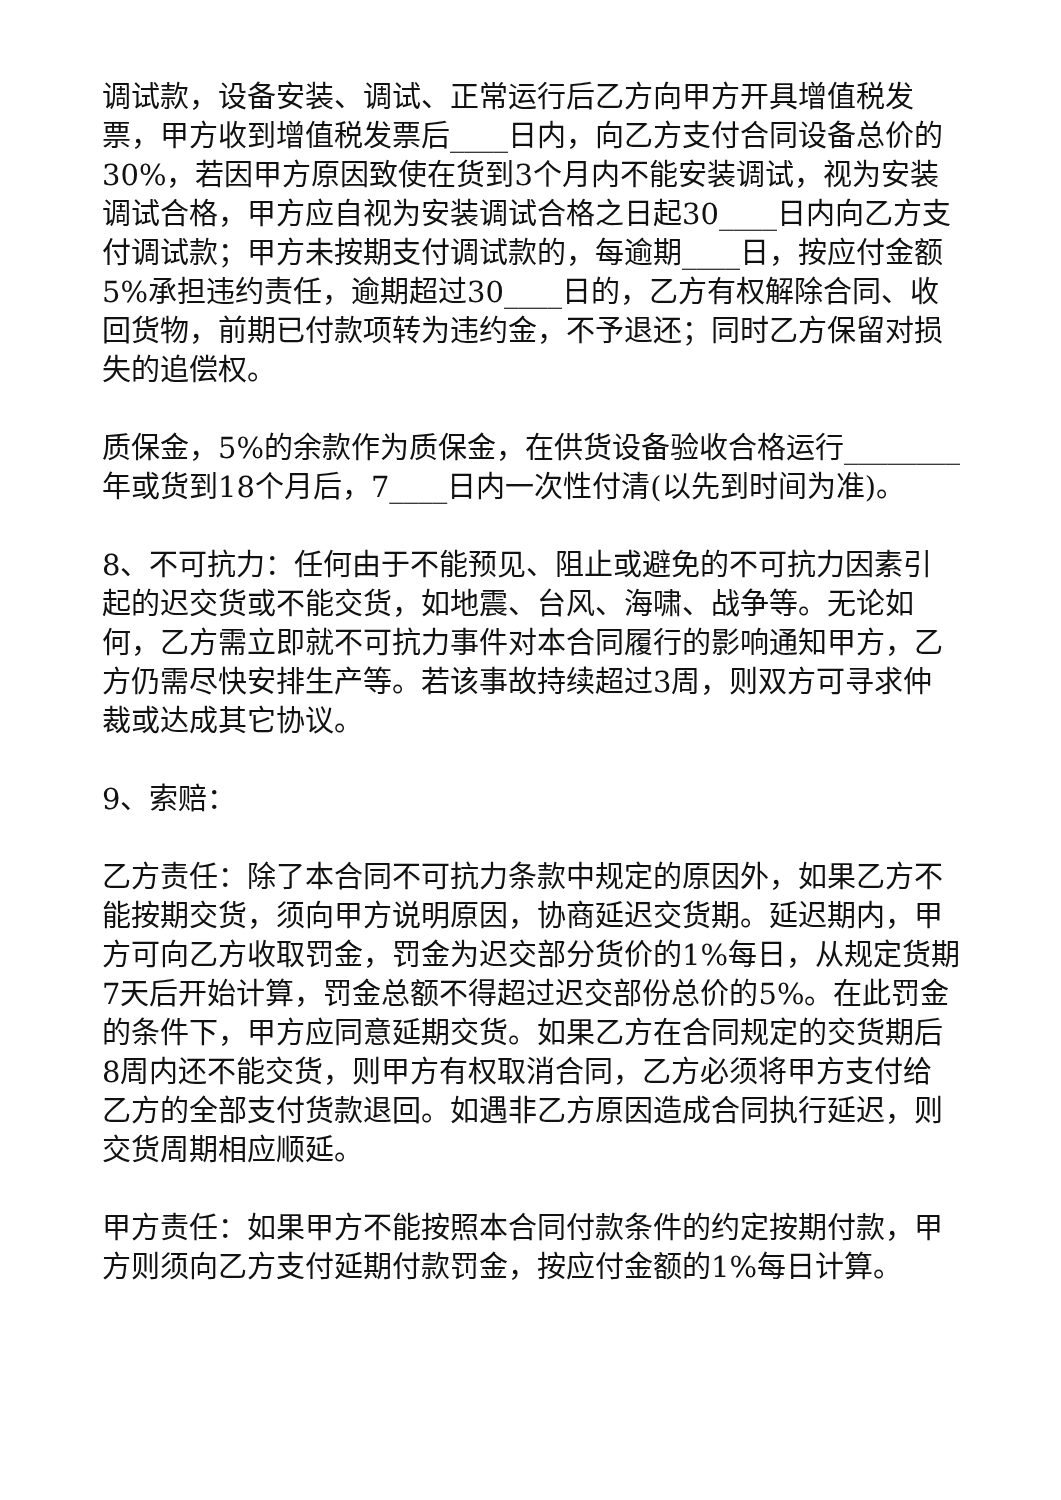调试款，设备安装、调试、正常运行后乙方向甲方开具增值税发票，甲方收到增值税发票后____日内，向乙方支付合同设备总价的30%，若因甲方原因致使在货到3个月内不能安装调试，视为安装调试合格，甲方应自视为安装调试合格之日起30____日内向乙方支付调试款；甲方未按期支付调试款的，每逾期____日，按应付金额5%承担违约责任，逾期超过30____日的，乙方有权解除合同、收回货物，前期已付款项转为违约金，不予退还；同时乙方保留对损失的追偿权。
质保金，5%的余款作为质保金，在供货设备验收合格运行________年或货到18个月后，7____日内一次性付清(以先到时间为准)。
8、不可抗力：任何由于不能预见、阻止或避免的不可抗力因素引起的迟交货或不能交货，如地震、台风、海啸、战争等。无论如何，乙方需立即就不可抗力事件对本合同履行的影响通知甲方，乙方仍需尽快安排生产等。若该事故持续超过3周，则双方可寻求仲裁或达成其它协议。
9、索赔：
乙方责任：除了本合同不可抗力条款中规定的原因外，如果乙方不能按期交货，须向甲方说明原因，协商延迟交货期。延迟期内，甲方可向乙方收取罚金，罚金为迟交部分货价的1%每日，从规定货期7天后开始计算，罚金总额不得超过迟交部份总价的5%。在此罚金的条件下，甲方应同意延期交货。如果乙方在合同规定的交货期后8周内还不能交货，则甲方有权取消合同，乙方必须将甲方支付给乙方的全部支付货款退回。如遇非乙方原因造成合同执行延迟，则交货周期相应顺延。
甲方责任：如果甲方不能按照本合同付款条件的约定按期付款，甲方则须向乙方支付延期付款罚金，按应付金额的1%每日计算。